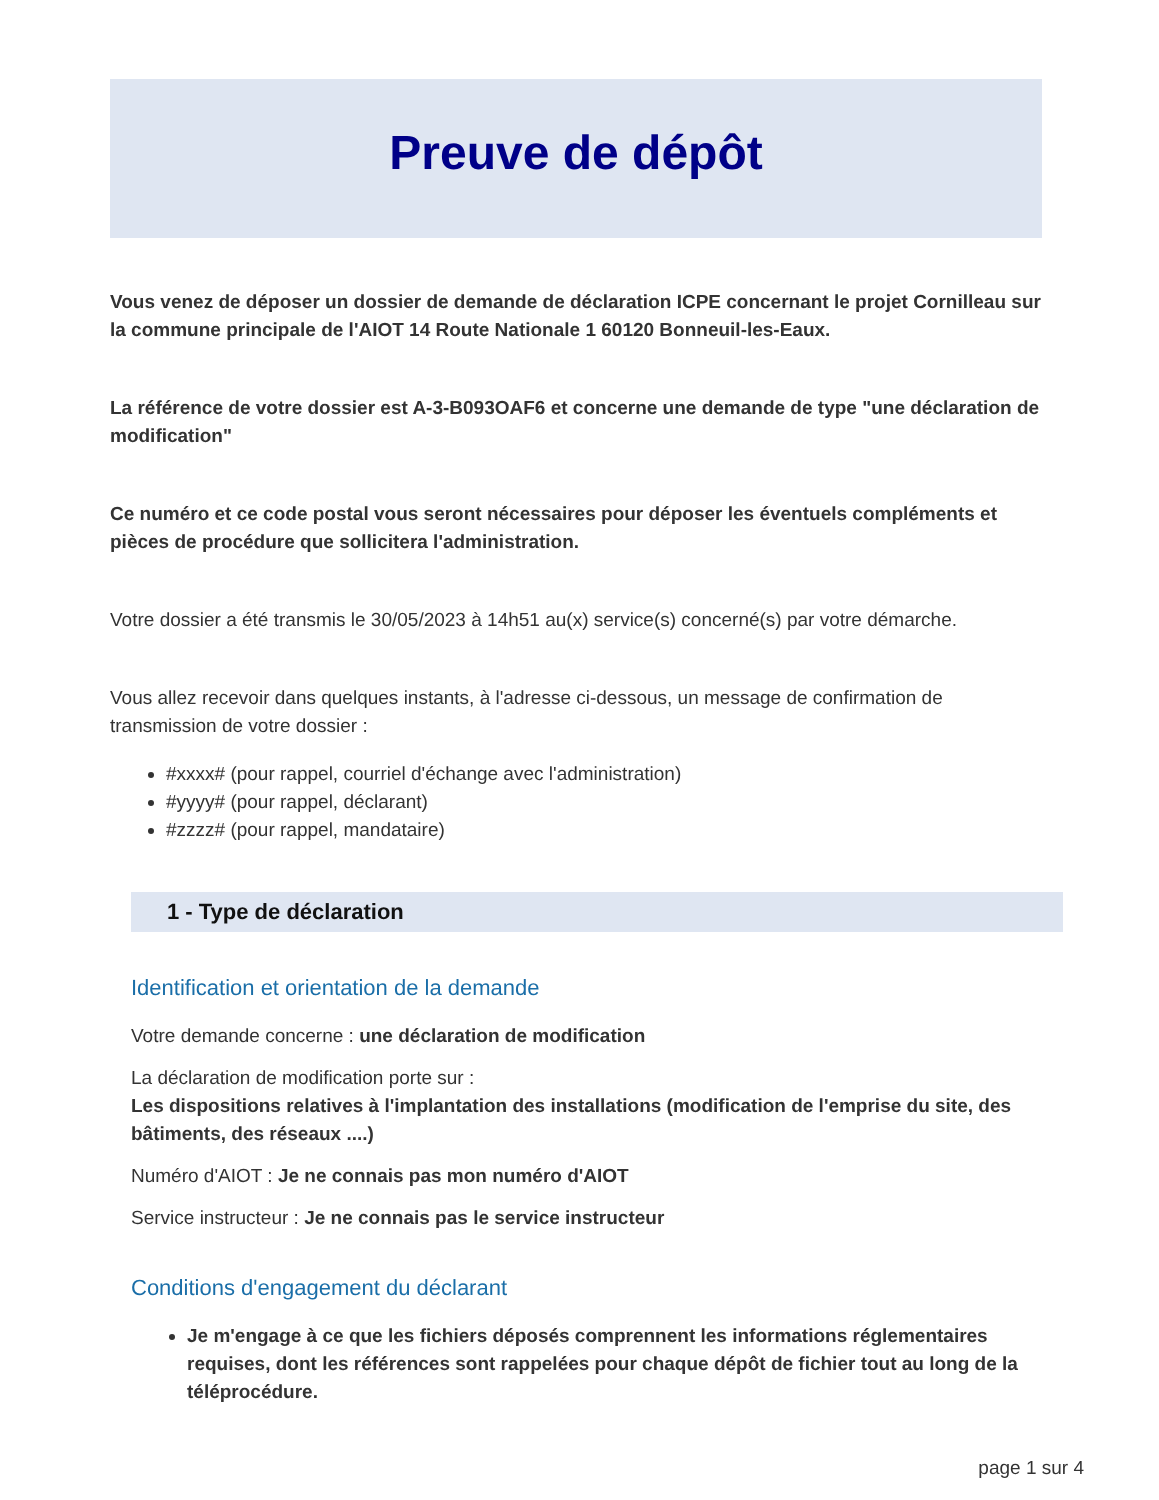Preuve de dépôt
Vous venez de déposer un dossier de demande de déclaration ICPE concernant le projet Cornilleau sur la commune principale de l'AIOT 14 Route Nationale 1 60120 Bonneuil-les-Eaux.
La référence de votre dossier est A-3-B093OAF6 et concerne une demande de type "une déclaration de modification"
Ce numéro et ce code postal vous seront nécessaires pour déposer les éventuels compléments et pièces de procédure que sollicitera l'administration.
Votre dossier a été transmis le 30/05/2023 à 14h51 au(x) service(s) concerné(s) par votre démarche.
Vous allez recevoir dans quelques instants, à l'adresse ci-dessous, un message de confirmation de transmission de votre dossier :
#xxxx# (pour rappel, courriel d'échange avec l'administration)
#yyyy# (pour rappel, déclarant)
#zzzz# (pour rappel, mandataire)
1 - Type de déclaration
Identification et orientation de la demande
Votre demande concerne : une déclaration de modification
La déclaration de modification porte sur :
Les dispositions relatives à l'implantation des installations (modification de l'emprise du site, des bâtiments, des réseaux ....)
Numéro d'AIOT : Je ne connais pas mon numéro d'AIOT
Service instructeur : Je ne connais pas le service instructeur
Conditions d'engagement du déclarant
Je m'engage à ce que les fichiers déposés comprennent les informations réglementaires requises, dont les références sont rappelées pour chaque dépôt de fichier tout au long de la téléprocédure.
page 1 sur 4